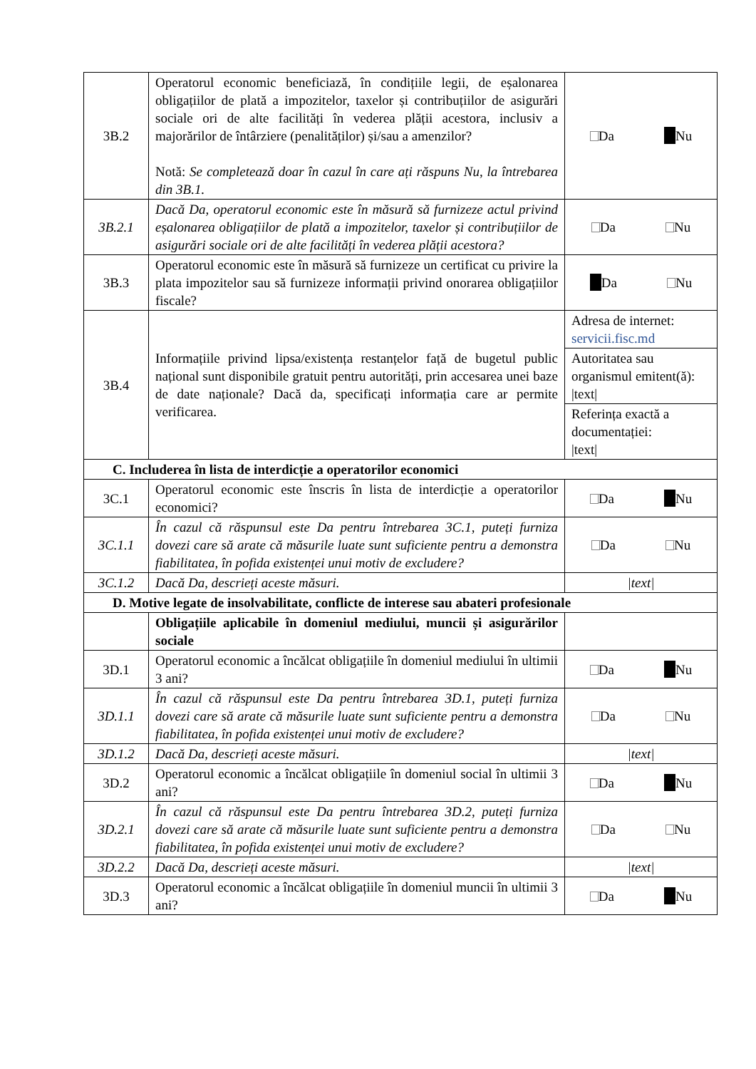| 3B.2 | Operatorul economic beneficiază, în condițiile legii, de eșalonarea obligațiilor de plată a impozitelor, taxelor și contribuțiilor de asigurări sociale ori de alte facilități în vederea plății acestora, inclusiv a majorărilor de întârziere (penalităților) și/sau a amenzilor? Notă: Se completează doar în cazul în care ați răspuns Nu, la întrebarea din 3B.1. | Da Nu |
| 3B.2.1 | Dacă Da, operatorul economic este în măsură să furnizeze actul privind eșalonarea obligațiilor de plată a impozitelor, taxelor și contribuțiilor de asigurări sociale ori de alte facilități în vederea plății acestora? | Da Nu |
| 3B.3 | Operatorul economic este în măsură să furnizeze un certificat cu privire la plata impozitelor sau să furnizeze informații privind onorarea obligațiilor fiscale? | Da Nu |
| 3B.4 | Informațiile privind lipsa/existența restanțelor față de bugetul public național sunt disponibile gratuit pentru autorități, prin accesarea unei baze de date naționale? Dacă da, specificați informația care ar permite verificarea. | Adresa de internet: servicii.fisc.md |
| | | Autoritatea sau organismul emitent(ă): /text/ |
| | | Referința exactă a documentației: /text/ |
| C. Includerea în lista de interdicție a operatorilor economici | | |
| 3C.1 | Operatorul economic este înscris în lista de interdicție a operatorilor economici? | Da Nu |
| 3C.1.1 | În cazul că răspunsul este Da pentru întrebarea 3C.1, puteți furniza dovezi care să arate că măsurile luate sunt suficiente pentru a demonstra fiabilitatea, în pofida existenței unui motiv de excludere? | Da Nu |
| 3C.1.2 | Dacă Da, descrieți aceste măsuri. | /text/ |
| D. Motive legate de insolvabilitate, conflicte de interese sau abateri profesionale | | |
| | Obligațiile aplicabile în domeniul mediului, muncii și asigurărilor sociale | |
| 3D.1 | Operatorul economic a încălcat obligațiile în domeniul mediului în ultimii 3 ani? | Da Nu |
| 3D.1.1 | În cazul că răspunsul este Da pentru întrebarea 3D.1, puteți furniza dovezi care să arate că măsurile luate sunt suficiente pentru a demonstra fiabilitatea, în pofida existenței unui motiv de excludere? | Da Nu |
| 3D.1.2 | Dacă Da, descrieți aceste măsuri. | /text/ |
| 3D.2 | Operatorul economic a încălcat obligațiile în domeniul social în ultimii 3 ani? | Da Nu |
| 3D.2.1 | În cazul că răspunsul este Da pentru întrebarea 3D.2, puteți furniza dovezi care să arate că măsurile luate sunt suficiente pentru a demonstra fiabilitatea, în pofida existenței unui motiv de excludere? | Da Nu |
| 3D.2.2 | Dacă Da, descrieți aceste măsuri. | /text/ |
| 3D.3 | Operatorul economic a încălcat obligațiile în domeniul muncii în ultimii 3 ani? | Da Nu |